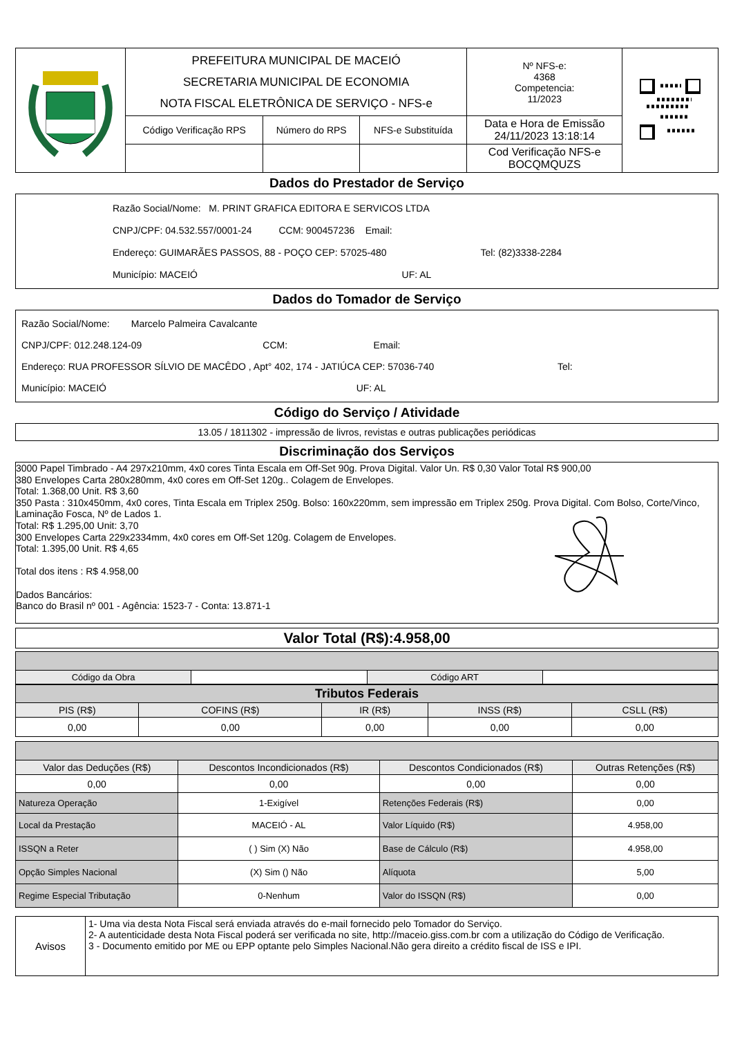| | PREFEITURA MUNICIPAL DE MACEIÓ SECRETARIA MUNICIPAL DE ECONOMIA NOTA FISCAL ELETRÔNICA DE SERVIÇO - NFS-e | | | Nº NFS-e: 4368 Competencia: 11/2023 | |
| | Código Verificação RPS | Número do RPS | NFS-e Substituída | Data e Hora de Emissão 24/11/2023 13:18:14 | |
| | | | | Cod Verificação NFS-e BOCQMQUZS | |
Dados do Prestador de Serviço
Razão Social/Nome: M. PRINT GRAFICA EDITORA E SERVICOS LTDA
CNPJ/CPF: 04.532.557/0001-24 CCM: 900457236 Email:
Endereço: GUIMARÃES PASSOS, 88 - POÇO CEP: 57025-480 Tel: (82)3338-2284
Município: MACEIÓ UF: AL
Dados do Tomador de Serviço
Razão Social/Nome: Marcelo Palmeira Cavalcante
CNPJ/CPF: 012.248.124-09 CCM: Email:
Endereço: RUA PROFESSOR SÍLVIO DE MACÊDO , Apt° 402, 174 - JATIÚCA CEP: 57036-740 Tel:
Município: MACEIÓ UF: AL
Código do Serviço / Atividade
13.05 / 1811302 - impressão de livros, revistas e outras publicações periódicas
Discriminação dos Serviços
3000 Papel Timbrado - A4 297x210mm, 4x0 cores Tinta Escala em Off-Set 90g. Prova Digital. Valor Un. R$ 0,30 Valor Total R$ 900,00
380 Envelopes Carta 280x280mm, 4x0 cores em Off-Set 120g.. Colagem de Envelopes.
Total: 1.368,00 Unit. R$ 3,60
350 Pasta : 310x450mm, 4x0 cores, Tinta Escala em Triplex 250g. Bolso: 160x220mm, sem impressão em Triplex 250g. Prova Digital. Com Bolso, Corte/Vinco, Laminação Fosca, Nº de Lados 1.
Total: R$ 1.295,00 Unit: 3,70
300 Envelopes Carta 229x2334mm, 4x0 cores em Off-Set 120g. Colagem de Envelopes.
Total: 1.395,00 Unit. R$ 4,65
Total dos itens : R$ 4.958,00
Dados Bancários:
Banco do Brasil nº 001 - Agência: 1523-7 - Conta: 13.871-1
Valor Total (R$):4.958,00
| Código da Obra | | Código ART | |
| Tributos Federais | | | | |
| --- | --- | --- | --- | --- |
| PIS (R$) | COFINS (R$) | IR (R$) | INSS (R$) | CSLL (R$) |
| 0,00 | 0,00 | 0,00 | 0,00 | 0,00 |
| Valor das Deduções (R$) | Descontos Incondicionados (R$) | Descontos Condicionados (R$) | Outras Retenções (R$) |
| 0,00 | 0,00 | 0,00 | 0,00 |
| Natureza Operação | 1-Exigível | Retenções Federais (R$) | 0,00 |
| Local da Prestação | MACEIÓ - AL | Valor Líquido (R$) | 4.958,00 |
| ISSQN a Reter | ( ) Sim (X) Não | Base de Cálculo (R$) | 4.958,00 |
| Opção Simples Nacional | (X) Sim () Não | Alíquota | 5,00 |
| Regime Especial Tributação | 0-Nenhum | Valor do ISSQN (R$) | 0,00 |
| Avisos | 1- Uma via desta Nota Fiscal será enviada através do e-mail fornecido pelo Tomador do Serviço. 2- A autenticidade desta Nota Fiscal poderá ser verificada no site, http://maceio.giss.com.br com a utilização do Código de Verificação. 3 - Documento emitido por ME ou EPP optante pelo Simples Nacional.Não gera direito a crédito fiscal de ISS e IPI. |